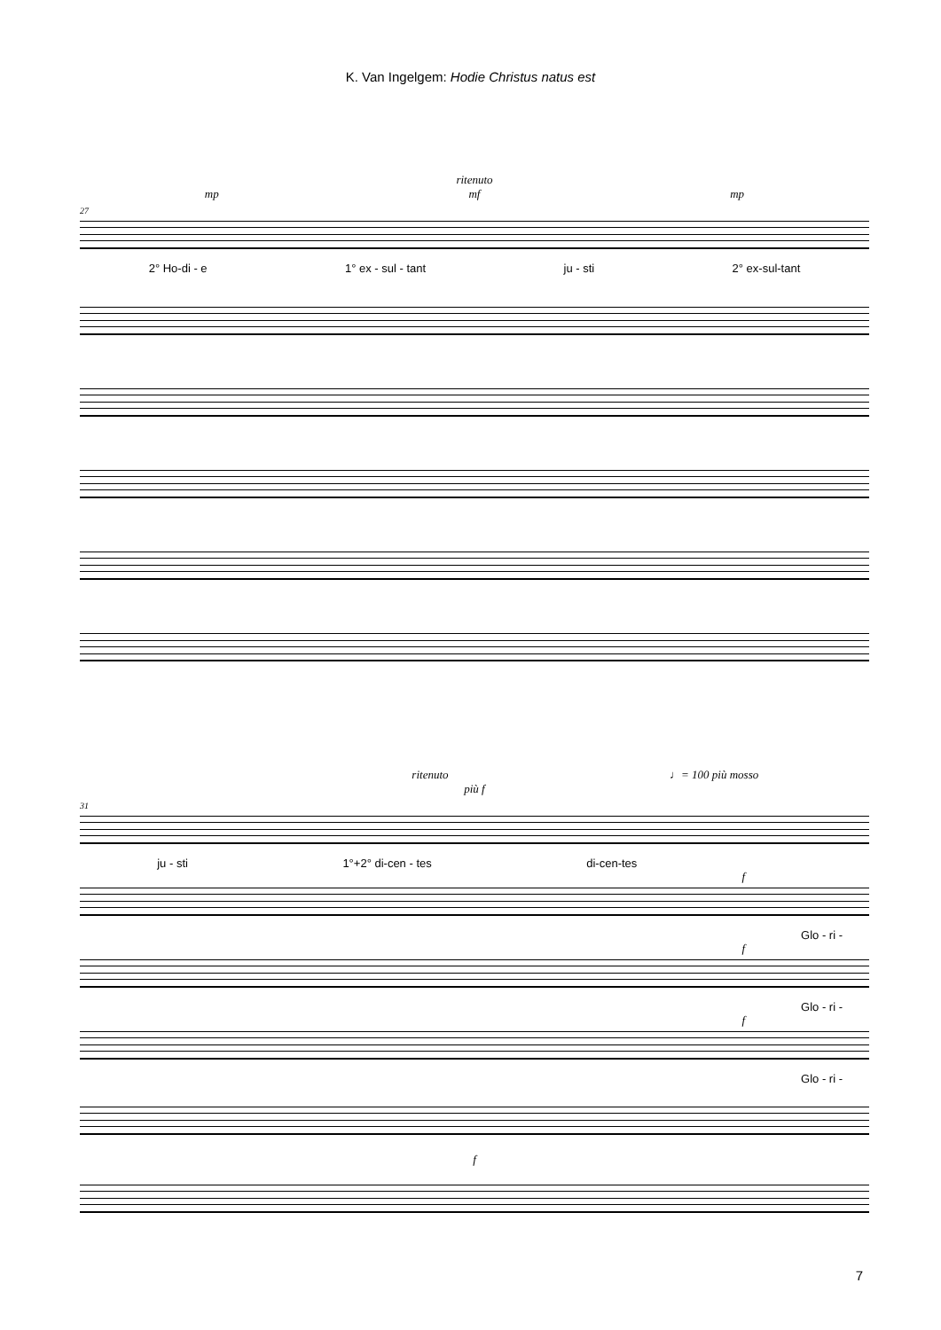K. Van Ingelgem: Hodie Christus natus est
ritenuto
mp mf mp
27
2° Ho-di - e 1° ex - sul - tant ju - sti 2° ex-sul-tant
ritenuto ♩= 100 più mosso
più f
31
ju - sti 1°+2° di-cen - tes di-cen-tes
f
Glo - ri -
f
Glo - ri -
f
Glo - ri -
f
7